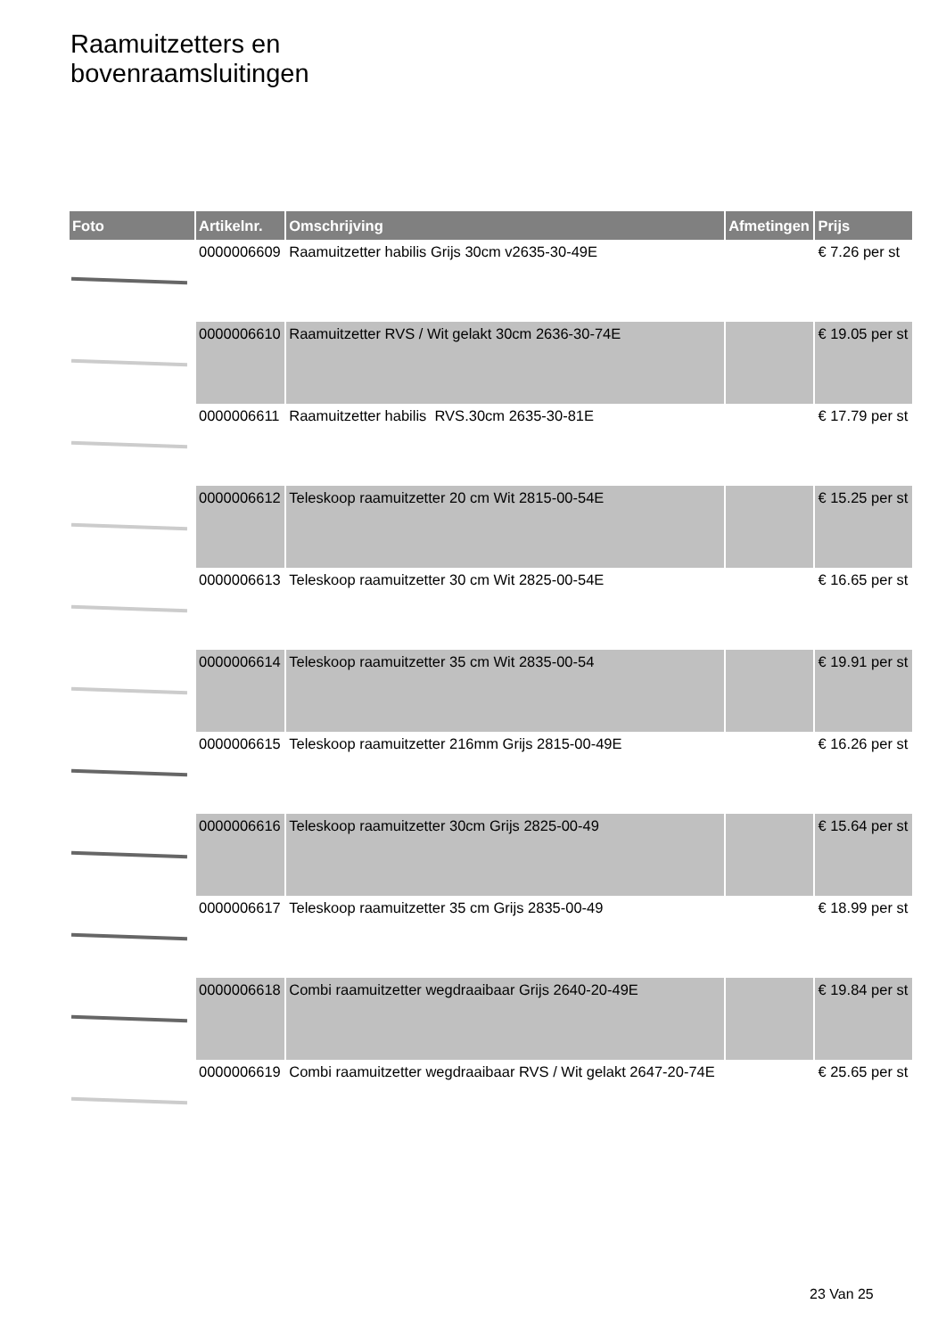Raamuitzetters en
bovenraamsluitingen
| Foto | Artikelnr. | Omschrijving | Afmetingen | Prijs |
| --- | --- | --- | --- | --- |
| | 0000006609 | Raamuitzetter habilis Grijs 30cm v2635-30-49E | | € 7.26 per st |
| | 0000006610 | Raamuitzetter RVS / Wit gelakt 30cm 2636-30-74E | | € 19.05 per st |
| | 0000006611 | Raamuitzetter habilis RVS.30cm 2635-30-81E | | € 17.79 per st |
| | 0000006612 | Teleskoop raamuitzetter 20 cm Wit 2815-00-54E | | € 15.25 per st |
| | 0000006613 | Teleskoop raamuitzetter 30 cm Wit 2825-00-54E | | € 16.65 per st |
| | 0000006614 | Teleskoop raamuitzetter 35 cm Wit 2835-00-54 | | € 19.91 per st |
| | 0000006615 | Teleskoop raamuitzetter 216mm Grijs 2815-00-49E | | € 16.26 per st |
| | 0000006616 | Teleskoop raamuitzetter 30cm Grijs 2825-00-49 | | € 15.64 per st |
| | 0000006617 | Teleskoop raamuitzetter 35 cm Grijs 2835-00-49 | | € 18.99 per st |
| | 0000006618 | Combi raamuitzetter wegdraaibaar Grijs 2640-20-49E | | € 19.84 per st |
| | 0000006619 | Combi raamuitzetter wegdraaibaar RVS / Wit gelakt 2647-20-74E | | € 25.65 per st |
23 Van 25